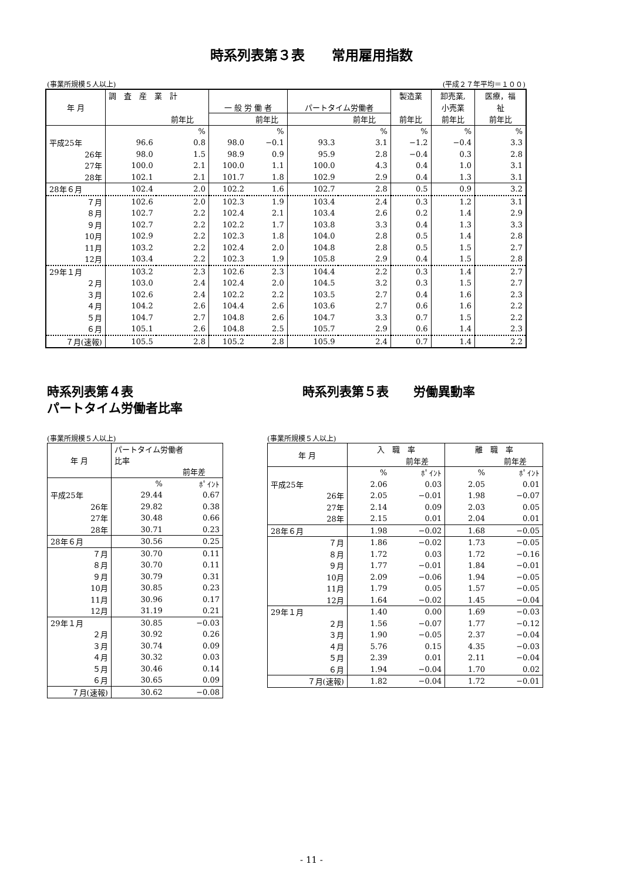時系列表第３表　　常用雇用指数
(事業所規模５人以上) (平成２７年平均＝１００)
| 年 月 | 調 査 産 業 計 | | | | | | 製造業 | 卸売業, | 医療，福 |
| --- | --- | --- | --- | --- | --- | --- | --- | --- | --- |
| | | | 一 般 労 働 者 | | パートタイム労働者 | | | 小売業 | 祉 |
| | | 前年比 | | 前年比 | | 前年比 | 前年比 | 前年比 | 前年比 |
| | | % | | % | | % | % | % | % |
| 平成25年 | 96.6 | 0.8 | 98.0 | −0.1 | 93.3 | 3.1 | −1.2 | −0.4 | 3.3 |
| 26年 | 98.0 | 1.5 | 98.9 | 0.9 | 95.9 | 2.8 | −0.4 | 0.3 | 2.8 |
| 27年 | 100.0 | 2.1 | 100.0 | 1.1 | 100.0 | 4.3 | 0.4 | 1.0 | 3.1 |
| 28年 | 102.1 | 2.1 | 101.7 | 1.8 | 102.9 | 2.9 | 0.4 | 1.3 | 3.1 |
| 28年６月 | 102.4 | 2.0 | 102.2 | 1.6 | 102.7 | 2.8 | 0.5 | 0.9 | 3.2 |
| ７月 | 102.6 | 2.0 | 102.3 | 1.9 | 103.4 | 2.4 | 0.3 | 1.2 | 3.1 |
| ８月 | 102.7 | 2.2 | 102.4 | 2.1 | 103.4 | 2.6 | 0.2 | 1.4 | 2.9 |
| ９月 | 102.7 | 2.2 | 102.2 | 1.7 | 103.8 | 3.3 | 0.4 | 1.3 | 3.3 |
| 10月 | 102.9 | 2.2 | 102.3 | 1.8 | 104.0 | 2.8 | 0.5 | 1.4 | 2.8 |
| 11月 | 103.2 | 2.2 | 102.4 | 2.0 | 104.8 | 2.8 | 0.5 | 1.5 | 2.7 |
| 12月 | 103.4 | 2.2 | 102.3 | 1.9 | 105.8 | 2.9 | 0.4 | 1.5 | 2.8 |
| 29年１月 | 103.2 | 2.3 | 102.6 | 2.3 | 104.4 | 2.2 | 0.3 | 1.4 | 2.7 |
| ２月 | 103.0 | 2.4 | 102.4 | 2.0 | 104.5 | 3.2 | 0.3 | 1.5 | 2.7 |
| ３月 | 102.6 | 2.4 | 102.2 | 2.2 | 103.5 | 2.7 | 0.4 | 1.6 | 2.3 |
| ４月 | 104.2 | 2.6 | 104.4 | 2.6 | 103.6 | 2.7 | 0.6 | 1.6 | 2.2 |
| ５月 | 104.7 | 2.7 | 104.8 | 2.6 | 104.7 | 3.3 | 0.7 | 1.5 | 2.2 |
| ６月 | 105.1 | 2.6 | 104.8 | 2.5 | 105.7 | 2.9 | 0.6 | 1.4 | 2.3 |
| ７月(速報) | 105.5 | 2.8 | 105.2 | 2.8 | 105.9 | 2.4 | 0.7 | 1.4 | 2.2 |
時系列表第４表
パートタイム労働者比率
(事業所規模５人以上)
| 年 月 | パートタイム労働者 比率 | |
| --- | --- | --- |
| | | 前年差 |
| | % | ﾎﾟｲﾝﾄ |
| 平成25年 | 29.44 | 0.67 |
| 26年 | 29.82 | 0.38 |
| 27年 | 30.48 | 0.66 |
| 28年 | 30.71 | 0.23 |
| 28年６月 | 30.56 | 0.25 |
| ７月 | 30.70 | 0.11 |
| ８月 | 30.70 | 0.11 |
| ９月 | 30.79 | 0.31 |
| 10月 | 30.85 | 0.23 |
| 11月 | 30.96 | 0.17 |
| 12月 | 31.19 | 0.21 |
| 29年１月 | 30.85 | −0.03 |
| ２月 | 30.92 | 0.26 |
| ３月 | 30.74 | 0.09 |
| ４月 | 30.32 | 0.03 |
| ５月 | 30.46 | 0.14 |
| ６月 | 30.65 | 0.09 |
| ７月(速報) | 30.62 | −0.08 |
時系列表第５表　　労働異動率
(事業所規模５人以上)
| 年 月 | 入 職 率 | | 離 職 率 | |
| --- | --- | --- | --- | --- |
| | | 前年差 | | 前年差 |
| | % | ﾎﾟｲﾝﾄ | % | ﾎﾟｲﾝﾄ |
| 平成25年 | 2.06 | 0.03 | 2.05 | 0.01 |
| 26年 | 2.05 | −0.01 | 1.98 | −0.07 |
| 27年 | 2.14 | 0.09 | 2.03 | 0.05 |
| 28年 | 2.15 | 0.01 | 2.04 | 0.01 |
| 28年６月 | 1.98 | −0.02 | 1.68 | −0.05 |
| ７月 | 1.86 | −0.02 | 1.73 | −0.05 |
| ８月 | 1.72 | 0.03 | 1.72 | −0.16 |
| ９月 | 1.77 | −0.01 | 1.84 | −0.01 |
| 10月 | 2.09 | −0.06 | 1.94 | −0.05 |
| 11月 | 1.79 | 0.05 | 1.57 | −0.05 |
| 12月 | 1.64 | −0.02 | 1.45 | −0.04 |
| 29年１月 | 1.40 | 0.00 | 1.69 | −0.03 |
| ２月 | 1.56 | −0.07 | 1.77 | −0.12 |
| ３月 | 1.90 | −0.05 | 2.37 | −0.04 |
| ４月 | 5.76 | 0.15 | 4.35 | −0.03 |
| ５月 | 2.39 | 0.01 | 2.11 | −0.04 |
| ６月 | 1.94 | −0.04 | 1.70 | 0.02 |
| ７月(速報) | 1.82 | −0.04 | 1.72 | −0.01 |
- 11 -